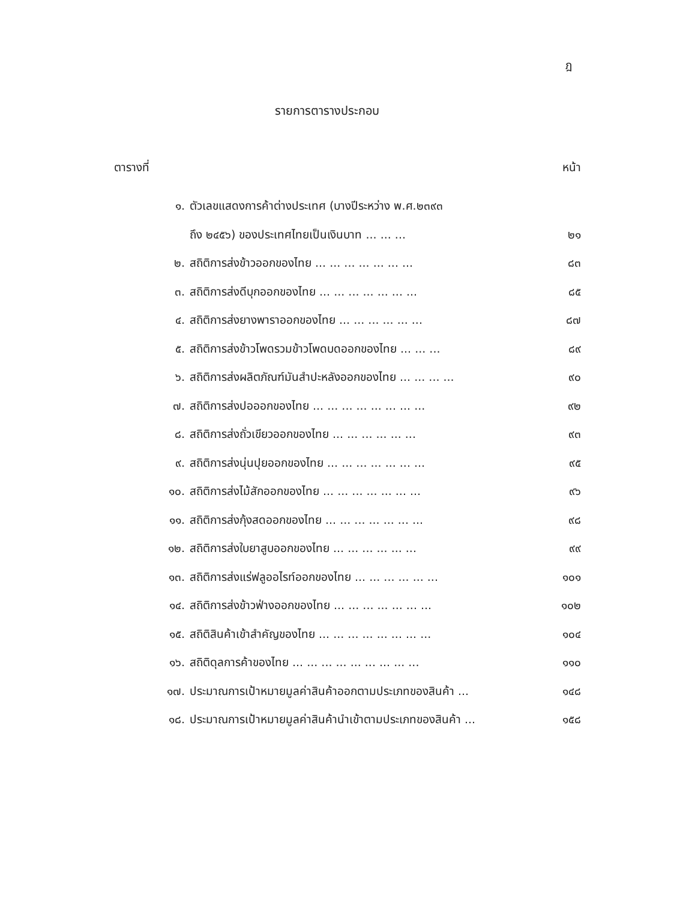ฎ
รายการตารางประกอบ
ตารางที่ หน้า
๑. ตัวเลขแสดงการค้าต่างประเทศ (บางปีระหว่าง พ.ศ.๒๓๙๓
ถึง ๒๔๕๖) ของประเทศไทยเป็นเงินบาท ... ... ... ๒๑
๒. สถิติการส่งข้าวออกของไทย ... ... ... ... ... ... ... ๘๓
๓. สถิติการส่งดีบุกออกของไทย ... ... ... ... ... ... ... ๘๕
๔. สถิติการส่งยางพาราออกของไทย ... ... ... ... ... ... ๘๗
๕. สถิติการส่งข้าวโพดรวมข้าวโพดบดออกของไทย ... ... ... ๘๙
๖. สถิติการส่งผลิตภัณฑ์มันสำปะหลังออกของไทย ... ... ... ... ๙๐
๗. สถิติการส่งปอออกของไทย ... ... ... ... ... ... ... ... ๙๒
๘. สถิติการส่งถั่วเขียวออกของไทย ... ... ... ... ... ... ๙๓
๙. สถิติการส่งนุ่นปุยออกของไทย ... ... ... ... ... ... ... ๙๕
๑๐. สถิติการส่งไม้สักออกของไทย ... ... ... ... ... ... ... ๙๖
๑๑. สถิติการส่งกุ้งสดออกของไทย ... ... ... ... ... ... ... ๙๘
๑๒. สถิติการส่งใบยาสูบออกของไทย ... ... ... ... ... ... ๙๙
๑๓. สถิติการส่งแร่ฟลูออไรท์ออกของไทย ... ... ... ... ... ... ๑๐๑
๑๔. สถิติการส่งข้าวฟ่างออกของไทย ... ... ... ... ... ... ... ๑๐๒
๑๕. สถิติสินค้าเข้าสำคัญของไทย ... ... ... ... ... ... ... ... ๑๐๔
๑๖. สถิติดุลการค้าของไทย ... ... ... ... ... ... ... ... ... ๑๑๐
๑๗. ประมาณการเป้าหมายมูลค่าสินค้าออกตามประเภทของสินค้า ... ๑๔๘
๑๘. ประมาณการเป้าหมายมูลค่าสินค้านำเข้าตามประเภทของสินค้า ... ๑๕๘